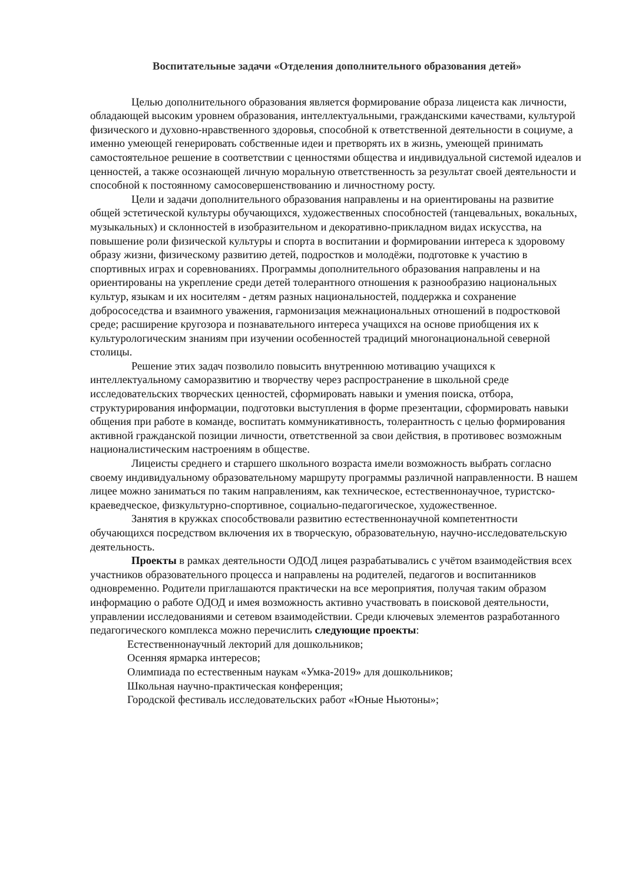Воспитательные задачи «Отделения дополнительного образования детей»
Целью дополнительного образования является формирование образа лицеиста как личности, обладающей высоким уровнем образования, интеллектуальными, гражданскими качествами, культурой физического и духовно-нравственного здоровья, способной к ответственной деятельности в социуме, а именно умеющей генерировать собственные идеи и претворять их в жизнь, умеющей принимать самостоятельное решение в соответствии с ценностями общества и индивидуальной системой идеалов и ценностей, а также осознающей личную моральную ответственность за результат своей деятельности и способной к постоянному самосовершенствованию и личностному росту.
Цели и задачи дополнительного образования направлены и на ориентированы на развитие общей эстетической культуры обучающихся, художественных способностей (танцевальных, вокальных, музыкальных) и склонностей в изобразительном и декоративно-прикладном видах искусства, на повышение роли физической культуры и спорта в воспитании и формировании интереса к здоровому образу жизни, физическому развитию детей, подростков и молодёжи, подготовке к участию в спортивных играх и соревнованиях. Программы дополнительного образования направлены и на ориентированы на укрепление среди детей толерантного отношения к разнообразию национальных культур, языкам и их носителям - детям разных национальностей, поддержка и сохранение добрососедства и взаимного уважения, гармонизация межнациональных отношений в подростковой среде; расширение кругозора и познавательного интереса учащихся на основе приобщения их к культурологическим знаниям при изучении особенностей традиций многонациональной северной столицы.
Решение этих задач позволило повысить внутреннюю мотивацию учащихся к интеллектуальному саморазвитию и творчеству через распространение в школьной среде исследовательских творческих ценностей, сформировать навыки и умения поиска, отбора, структурирования информации, подготовки выступления в форме презентации, сформировать навыки общения при работе в команде, воспитать коммуникативность, толерантность с целью формирования активной гражданской позиции личности, ответственной за свои действия, в противовес возможным националистическим настроениям в обществе.
Лицеисты среднего и старшего школьного возраста имели возможность выбрать согласно своему индивидуальному образовательному маршруту программы различной направленности. В нашем лицее можно заниматься по таким направлениям, как техническое, естественнонаучное, туристско-краеведческое, физкультурно-спортивное, социально-педагогическое, художественное.
Занятия в кружках способствовали развитию естественнонаучной компетентности обучающихся посредством включения их в творческую, образовательную, научно-исследовательскую деятельность.
Проекты в рамках деятельности ОДОД лицея разрабатывались с учётом взаимодействия всех участников образовательного процесса и направлены на родителей, педагогов и воспитанников одновременно. Родители приглашаются практически на все мероприятия, получая таким образом информацию о работе ОДОД и имея возможность активно участвовать в поисковой деятельности, управлении исследованиями и сетевом взаимодействии. Среди ключевых элементов разработанного педагогического комплекса можно перечислить следующие проекты:
Естественнонаучный лекторий для дошкольников;
Осенняя ярмарка интересов;
Олимпиада по естественным наукам «Умка-2019» для дошкольников;
Школьная научно-практическая конференция;
Городской фестиваль исследовательских работ «Юные Ньютоны»;